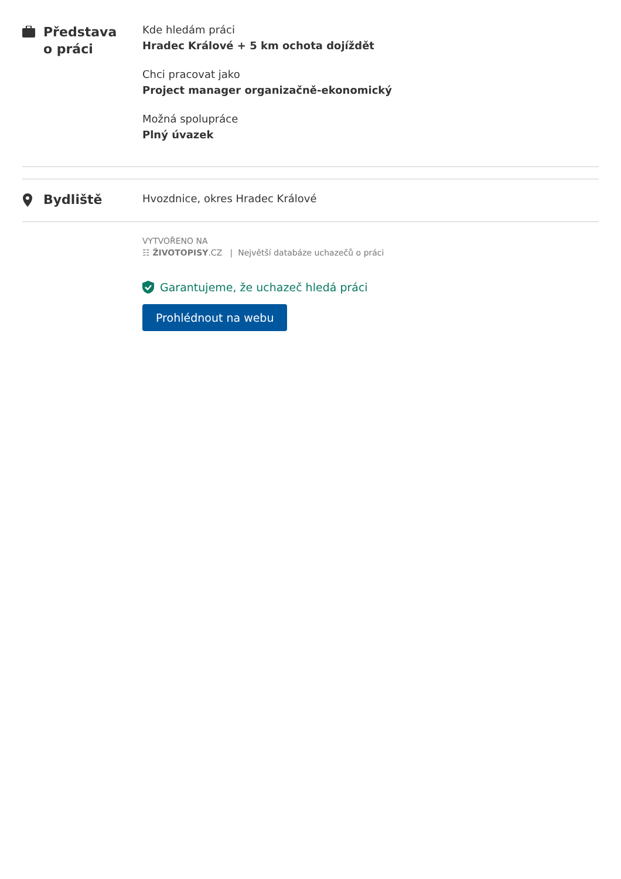Představa
o práci
Kde hledám práci
Hradec Králové + 5 km ochota dojíždět
Chci pracovat jako
Project manager organizačně-ekonomický
Možná spolupráce
Plný úvazek
Bydliště
Hvozdnice, okres Hradec Králové
VYTVOŘENO NA
☷ ŽIVOTOPISY.CZ | Největší databáze uchazečů o práci
Garantujeme, že uchazeč hledá práci
Prohlédnout na webu